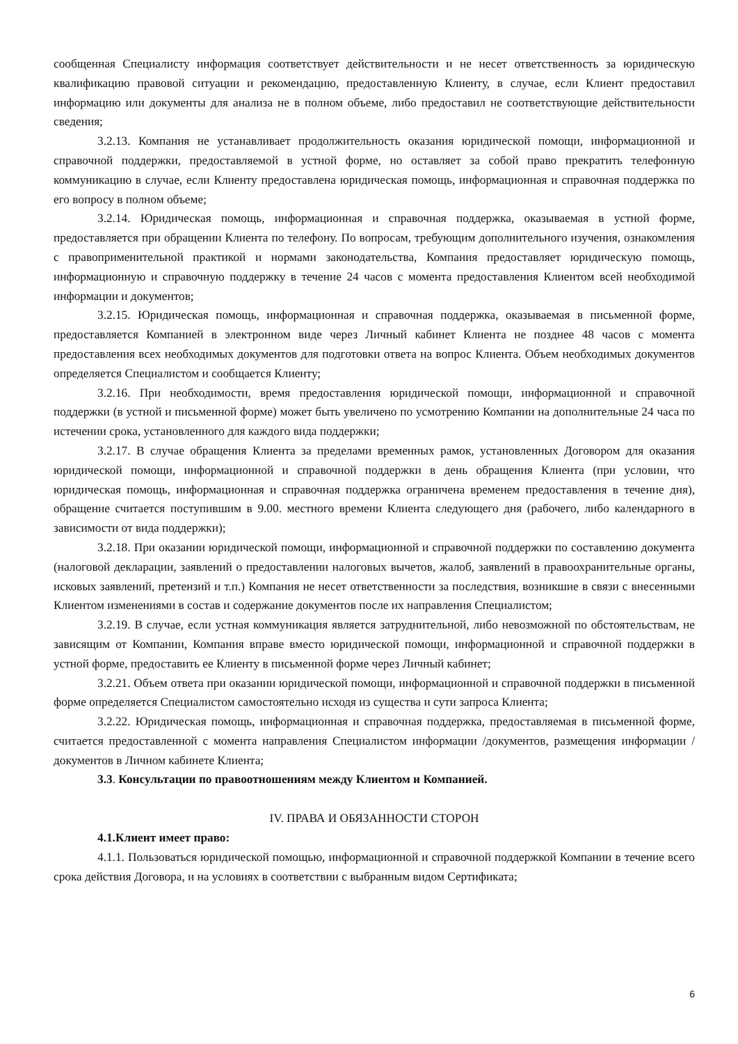сообщенная Специалисту информация соответствует действительности и не несет ответственность за юридическую квалификацию правовой ситуации и рекомендацию, предоставленную Клиенту, в случае, если Клиент предоставил информацию или документы для анализа не в полном объеме, либо предоставил не соответствующие действительности сведения;
3.2.13. Компания не устанавливает продолжительность оказания юридической помощи, информационной и справочной поддержки, предоставляемой в устной форме, но оставляет за собой право прекратить телефонную коммуникацию в случае, если Клиенту предоставлена юридическая помощь, информационная и справочная поддержка по его вопросу в полном объеме;
3.2.14. Юридическая помощь, информационная и справочная поддержка, оказываемая в устной форме, предоставляется при обращении Клиента по телефону. По вопросам, требующим дополнительного изучения, ознакомления с правоприменительной практикой и нормами законодательства, Компания предоставляет юридическую помощь, информационную и справочную поддержку в течение 24 часов с момента предоставления Клиентом всей необходимой информации и документов;
3.2.15. Юридическая помощь, информационная и справочная поддержка, оказываемая в письменной форме, предоставляется Компанией в электронном виде через Личный кабинет Клиента не позднее 48 часов с момента предоставления всех необходимых документов для подготовки ответа на вопрос Клиента. Объем необходимых документов определяется Специалистом и сообщается Клиенту;
3.2.16. При необходимости, время предоставления юридической помощи, информационной и справочной поддержки (в устной и письменной форме) может быть увеличено по усмотрению Компании на дополнительные 24 часа по истечении срока, установленного для каждого вида поддержки;
3.2.17. В случае обращения Клиента за пределами временных рамок, установленных Договором для оказания юридической помощи, информационной и справочной поддержки в день обращения Клиента (при условии, что юридическая помощь, информационная и справочная поддержка ограничена временем предоставления в течение дня), обращение считается поступившим в 9.00. местного времени Клиента следующего дня (рабочего, либо календарного в зависимости от вида поддержки);
3.2.18. При оказании юридической помощи, информационной и справочной поддержки по составлению документа (налоговой декларации, заявлений о предоставлении налоговых вычетов, жалоб, заявлений в правоохранительные органы, исковых заявлений, претензий и т.п.) Компания не несет ответственности за последствия, возникшие в связи с внесенными Клиентом изменениями в состав и содержание документов после их направления Специалистом;
3.2.19. В случае, если устная коммуникация является затруднительной, либо невозможной по обстоятельствам, не зависящим от Компании, Компания вправе вместо юридической помощи, информационной и справочной поддержки в устной форме, предоставить ее Клиенту в письменной форме через Личный кабинет;
3.2.21. Объем ответа при оказании юридической помощи, информационной и справочной поддержки в письменной форме определяется Специалистом самостоятельно исходя из существа и сути запроса Клиента;
3.2.22. Юридическая помощь, информационная и справочная поддержка, предоставляемая в письменной форме, считается предоставленной с момента направления Специалистом информации /документов, размещения информации /документов в Личном кабинете Клиента;
3.3. Консультации по правоотношениям между Клиентом и Компанией.
IV. ПРАВА И ОБЯЗАННОСТИ СТОРОН
4.1.Клиент имеет право:
4.1.1. Пользоваться юридической помощью, информационной и справочной поддержкой Компании в течение всего срока действия Договора, и на условиях в соответствии с выбранным видом Сертификата;
6